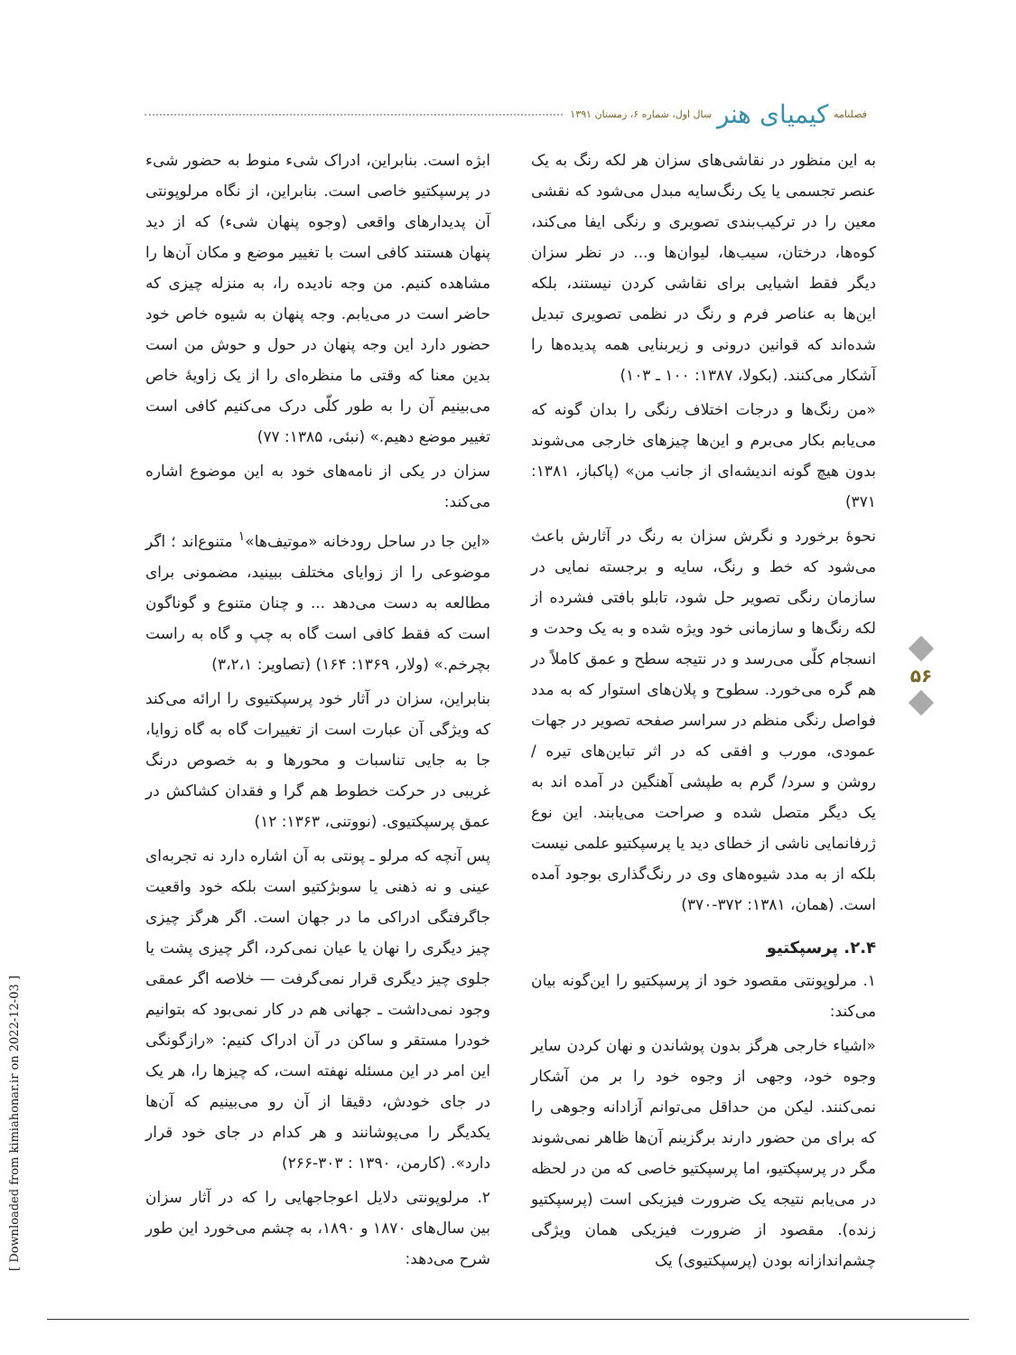فصلنامه کیمیای هنر سال اول، شماره ۶، زمستان ۱۳۹۱
به این منظور در نقاشی‌های سزان هر لکه رنگ به یک عنصر تجسمی یا یک رنگ‌سایه مبدل می‌شود که نقشی معین را در ترکیب‌بندی تصویری و رنگی ایفا می‌کند، کوه‌ها، درختان، سیب‌ها، لیوان‌ها و... در نظر سزان دیگر فقط اشیایی برای نقاشی کردن نیستند، بلکه این‌ها به عناصر فرم و رنگ در نظمی تصویری تبدیل شده‌اند که قوانین درونی و زیربنایی همه پدیده‌ها را آشکار می‌کنند. (بکولا، ۱۳۸۷: ۱۰۰ ـ ۱۰۳)
«من رنگ‌ها و درجات اختلاف رنگی را بدان گونه که می‌یابم بکار می‌برم و این‌ها چیزهای خارجی می‌شوند بدون هیچ گونه اندیشه‌ای از جانب من» (پاکباز، ۱۳۸۱: ۳۷۱)
نحوهٔ برخورد و نگرش سزان به رنگ در آثارش باعث می‌شود که خط و رنگ، سایه و برجسته نمایی در سازمان رنگی تصویر حل شود، تابلو بافتی فشرده از لکه رنگ‌ها و سازمانی خود ویژه شده و به یک وحدت و انسجام کلّی می‌رسد و در نتیجه سطح و عمق کاملاً در هم گره می‌خورد. سطوح و پلان‌های استوار که به مدد فواصل رنگی منظم در سراسر صفحه تصویر در جهات عمودی، مورب و افقی که در اثر تباین‌های تیره / روشن و سرد/ گرم به طپشی آهنگین در آمده اند به یک دیگر متصل شده و صراحت می‌یابند. این نوع ژرفانمایی ناشی از خطای دید یا پرسپکتیو علمی نیست بلکه از به مدد شیوه‌های وی در رنگ‌گذاری بوجود آمده است. (همان، ۱۳۸۱: ۳۷۲-۳۷۰)
۲.۴. پرسپکتیو
۱. مرلوپونتی مقصود خود از پرسپکتیو را این‌گونه بیان می‌کند:
«اشیاء خارجی هرگز بدون پوشاندن و نهان کردن سایر وجوه خود، وجهی از وجوه خود را بر من آشکار نمی‌کنند. لیکن من حداقل می‌توانم آزادانه وجوهی را که برای من حضور دارند برگزینم آن‌ها ظاهر نمی‌شوند مگر در پرسپکتیو، اما پرسپکتیو خاصی که من در لحظه در می‌یابم نتیجه یک ضرورت فیزیکی است (پرسپکتیو زنده). مقصود از ضرورت فیزیکی همان ویژگی چشم‌اندازانه بودن (پرسپکتیوی) یک
ابژه است. بنابراین، ادراک شیء منوط به حضور شیء در پرسپکتیو خاصی است. بنابراین، از نگاه مرلوپونتی آن پدیدارهای واقعی (وجوه پنهان شیء) که از دید پنهان هستند کافی است با تغییر موضع و مکان آن‌ها را مشاهده کنیم. من وجه نادیده را، به منزله چیزی که حاضر است در می‌یابم. وجه پنهان به شیوه خاص خود حضور دارد این وجه پنهان در حول و حوش من است بدین معنا که وقتی ما منظره‌ای را از یک زاویهٔ خاص می‌بینیم آن را به طور کلّی درک می‌کنیم کافی است تغییر موضع دهیم.» (نبئی، ۱۳۸۵: ۷۷)
سزان در یکی از نامه‌های خود به این موضوع اشاره می‌کند:
«این جا در ساحل رودخانه «موتیف‌ها»<sup>۱</sup> متنوع‌اند ؛ اگر موضوعی را از زوایای مختلف ببینید، مضمونی برای مطالعه به دست می‌دهد ... و چنان متنوع و گوناگون است که فقط کافی است گاه به چپ و گاه به راست بچرخم.» (ولار، ۱۳۶۹: ۱۶۴) (تصاویر: ۳،۲،۱)
بنابراین، سزان در آثار خود پرسپکتیوی را ارائه می‌کند که ویژگی آن عبارت است از تغییرات گاه به گاه زوایا، جا به جایی تناسبات و محورها و به خصوص درنگ غریبی در حرکت خطوط هم گرا و فقدان کشاکش در عمق پرسپکتیوی. (نووتنی، ۱۳۶۳: ۱۲)
پس آنچه که مرلو ـ پونتی به آن اشاره دارد نه تجربه‌ای عینی و نه ذهنی یا سوبژکتیو است بلکه خود واقعیت جاگرفتگی ادراکی ما در جهان است. اگر هرگز چیزی چیز دیگری را نهان یا عیان نمی‌کرد، اگر چیزی پشت یا جلوی چیز دیگری قرار نمی‌گرفت — خلاصه اگر عمقی وجود نمی‌داشت ـ جهانی هم در کار نمی‌بود که بتوانیم خودرا مستقر و ساکن در آن ادراک کنیم: «رازگونگی این امر در این مسئله نهفته است، که چیزها را، هر یک در جای خودش، دقیقا از آن رو می‌بینیم که آن‌ها یکدیگر را می‌پوشانند و هر کدام در جای خود قرار دارد». (کارمن، ۱۳۹۰ : ۳۰۳-۲۶۶)
۲. مرلوپونتی دلایل اعوجاجهایی را که در آثار سزان بین سال‌های ۱۸۷۰ و ۱۸۹۰، به چشم می‌خورد این طور شرح می‌دهد:
۵۶
[ Downloaded from kimiahonar.ir on 2022-12-03 ]